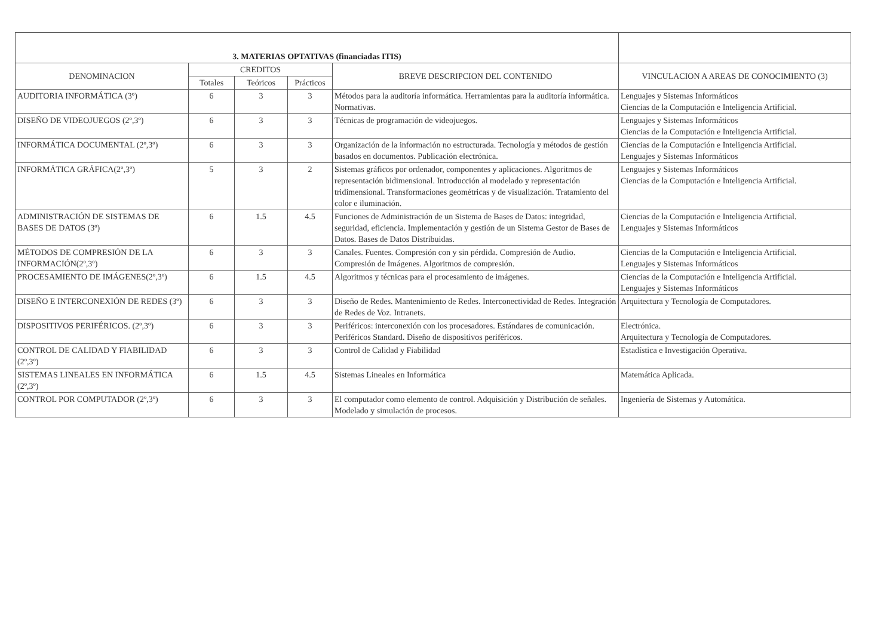| 3. MATERIAS OPTATIVAS (financiadas ITIS) | | | | | |
| --- | --- | --- | --- | --- | --- |
| DENOMINACION | CREDITOS | | | BREVE DESCRIPCION DEL CONTENIDO | VINCULACION A AREAS DE CONOCIMIENTO (3) |
| | Totales | Teóricos | Prácticos | | |
| AUDITORIA INFORMÁTICA (3º) | 6 | 3 | 3 | Métodos para la auditoría informática. Herramientas para la auditoría informática. Normativas. | Lenguajes y Sistemas Informáticos Ciencias de la Computación e Inteligencia Artificial. |
| DISEÑO DE VIDEOJUEGOS (2º,3º) | 6 | 3 | 3 | Técnicas de programación de videojuegos. | Lenguajes y Sistemas Informáticos Ciencias de la Computación e Inteligencia Artificial. |
| INFORMÁTICA DOCUMENTAL (2º,3º) | 6 | 3 | 3 | Organización de la información no estructurada. Tecnología y métodos de gestión basados en documentos. Publicación electrónica. | Ciencias de la Computación e Inteligencia Artificial. Lenguajes y Sistemas Informáticos |
| INFORMÁTICA GRÁFICA(2º,3º) | 5 | 3 | 2 | Sistemas gráficos por ordenador, componentes y aplicaciones. Algoritmos de representación bidimensional. Introducción al modelado y representación tridimensional. Transformaciones geométricas y de visualización. Tratamiento del color e iluminación. | Lenguajes y Sistemas Informáticos Ciencias de la Computación e Inteligencia Artificial. |
| ADMINISTRACIÓN DE SISTEMAS DE BASES DE DATOS (3º) | 6 | 1.5 | 4.5 | Funciones de Administración de un Sistema de Bases de Datos: integridad, seguridad, eficiencia. Implementación y gestión de un Sistema Gestor de Bases de Datos. Bases de Datos Distribuidas. | Ciencias de la Computación e Inteligencia Artificial. Lenguajes y Sistemas Informáticos |
| MÉTODOS DE COMPRESIÓN DE LA INFORMACIÓN(2º,3º) | 6 | 3 | 3 | Canales. Fuentes. Compresión con y sin pérdida. Compresión de Audio. Compresión de Imágenes. Algoritmos de compresión. | Ciencias de la Computación e Inteligencia Artificial. Lenguajes y Sistemas Informáticos |
| PROCESAMIENTO DE IMÁGENES(2º,3º) | 6 | 1.5 | 4.5 | Algoritmos y técnicas para el procesamiento de imágenes. | Ciencias de la Computación e Inteligencia Artificial. Lenguajes y Sistemas Informáticos |
| DISEÑO E INTERCONEXIÓN DE REDES (3º) | 6 | 3 | 3 | Diseño de Redes. Mantenimiento de Redes. Interconectividad de Redes. Integración de Redes de Voz. Intranets. | Arquitectura y Tecnología de Computadores. |
| DISPOSITIVOS PERIFÉRICOS. (2º,3º) | 6 | 3 | 3 | Periféricos: interconexión con los procesadores. Estándares de comunicación. Periféricos Standard. Diseño de dispositivos periféricos. | Electrónica. Arquitectura y Tecnología de Computadores. |
| CONTROL DE CALIDAD Y FIABILIDAD (2º,3º) | 6 | 3 | 3 | Control de Calidad y Fiabilidad | Estadística e Investigación Operativa. |
| SISTEMAS LINEALES EN INFORMÁTICA (2º,3º) | 6 | 1.5 | 4.5 | Sistemas Lineales en Informática | Matemática Aplicada. |
| CONTROL POR COMPUTADOR (2º,3º) | 6 | 3 | 3 | El computador como elemento de control. Adquisición y Distribución de señales. Modelado y simulación de procesos. | Ingeniería de Sistemas y Automática. |